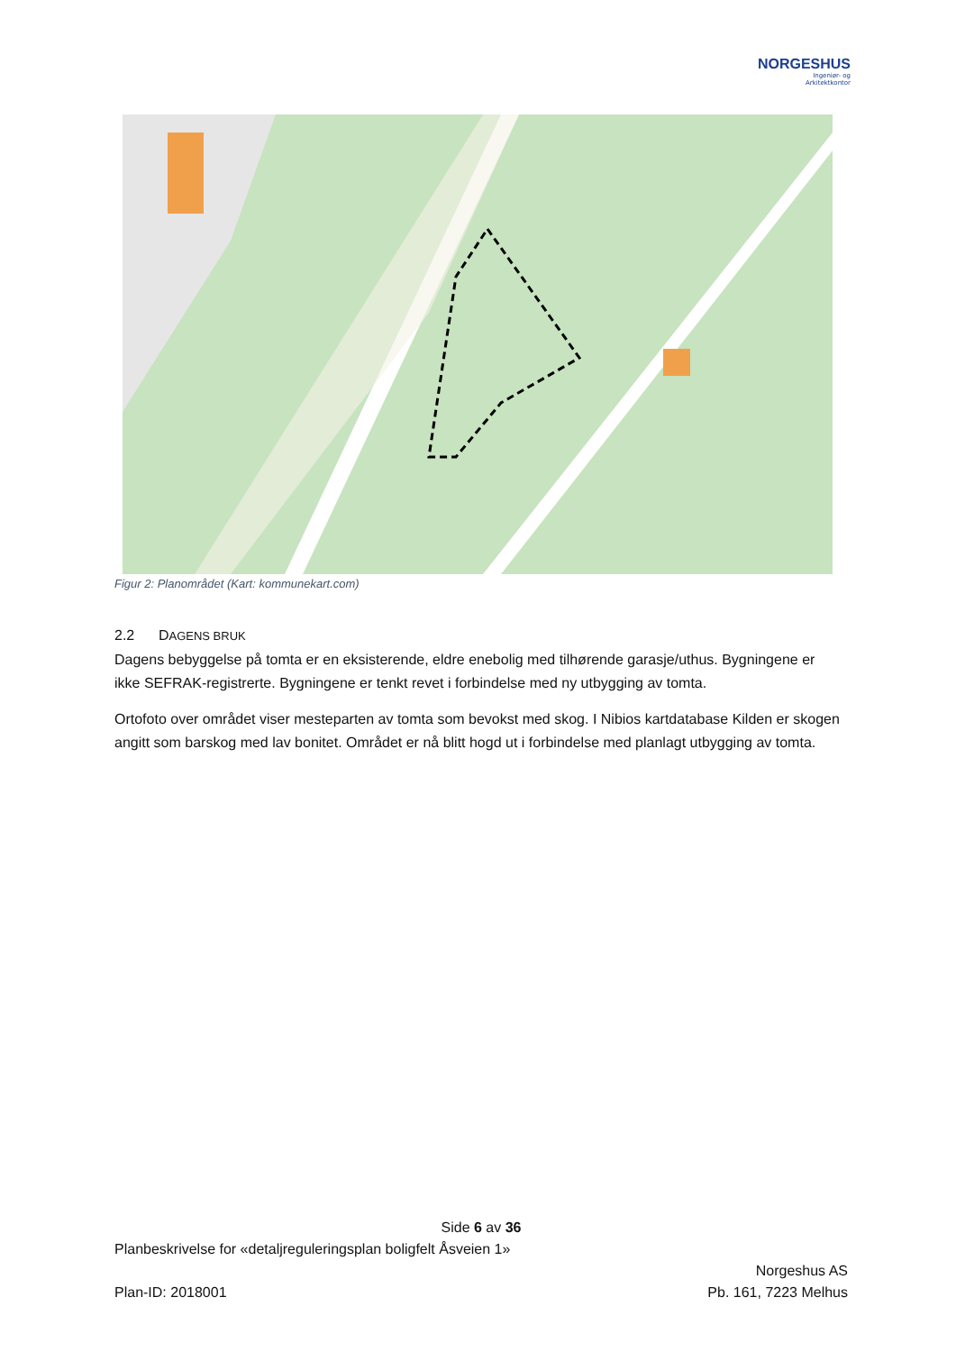NORGESHUS
Ingeniør- og
Arkitektkontor
Figur 2: Planområdet (Kart: kommunekart.com)
2.2 DAGENS BRUK
Dagens bebyggelse på tomta er en eksisterende, eldre enebolig med tilhørende garasje/uthus. Bygningene er ikke SEFRAK-registrerte. Bygningene er tenkt revet i forbindelse med ny utbygging av tomta.
Ortofoto over området viser mesteparten av tomta som bevokst med skog. I Nibios kartdatabase Kilden er skogen angitt som barskog med lav bonitet. Området er nå blitt hogd ut i forbindelse med planlagt utbygging av tomta.
Side 6 av 36
Planbeskrivelse for «detaljreguleringsplan boligfelt Åsveien 1»
Plan-ID: 2018001 Norgeshus AS
Pb. 161, 7223 Melhus